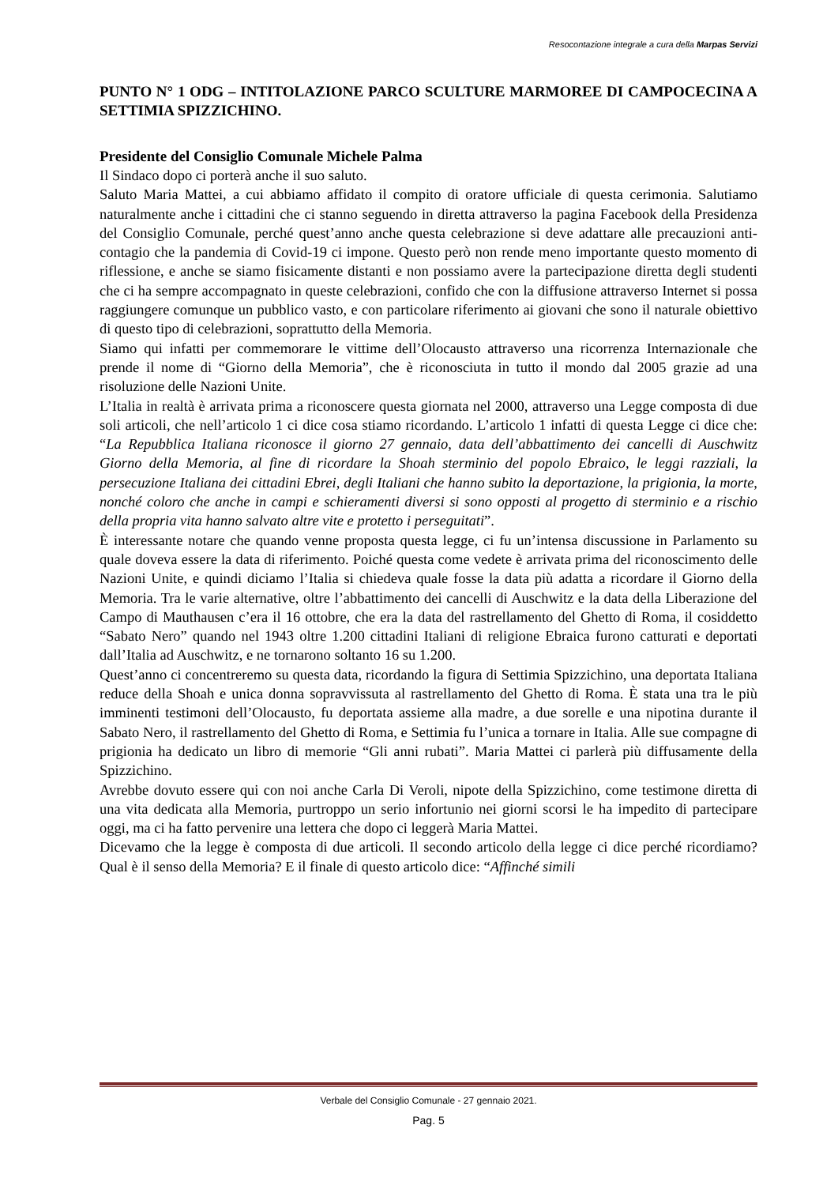Resocontazione integrale a cura della Marpas Servizi
PUNTO N° 1 ODG – INTITOLAZIONE PARCO SCULTURE MARMOREE DI CAMPOCECINA A SETTIMIA SPIZZICHINO.
Presidente del Consiglio Comunale Michele Palma
Il Sindaco dopo ci porterà anche il suo saluto.
Saluto Maria Mattei, a cui abbiamo affidato il compito di oratore ufficiale di questa cerimonia. Salutiamo naturalmente anche i cittadini che ci stanno seguendo in diretta attraverso la pagina Facebook della Presidenza del Consiglio Comunale, perché quest’anno anche questa celebrazione si deve adattare alle precauzioni anti-contagio che la pandemia di Covid-19 ci impone. Questo però non rende meno importante questo momento di riflessione, e anche se siamo fisicamente distanti e non possiamo avere la partecipazione diretta degli studenti che ci ha sempre accompagnato in queste celebrazioni, confido che con la diffusione attraverso Internet si possa raggiungere comunque un pubblico vasto, e con particolare riferimento ai giovani che sono il naturale obiettivo di questo tipo di celebrazioni, soprattutto della Memoria.
Siamo qui infatti per commemorare le vittime dell’Olocausto attraverso una ricorrenza Internazionale che prende il nome di “Giorno della Memoria”, che è riconosciuta in tutto il mondo dal 2005 grazie ad una risoluzione delle Nazioni Unite.
L’Italia in realtà è arrivata prima a riconoscere questa giornata nel 2000, attraverso una Legge composta di due soli articoli, che nell’articolo 1 ci dice cosa stiamo ricordando. L’articolo 1 infatti di questa Legge ci dice che: “La Repubblica Italiana riconosce il giorno 27 gennaio, data dell’abbattimento dei cancelli di Auschwitz Giorno della Memoria, al fine di ricordare la Shoah sterminio del popolo Ebraico, le leggi razziali, la persecuzione Italiana dei cittadini Ebrei, degli Italiani che hanno subito la deportazione, la prigionia, la morte, nonché coloro che anche in campi e schieramenti diversi si sono opposti al progetto di sterminio e a rischio della propria vita hanno salvato altre vite e protetto i perseguitati”.
È interessante notare che quando venne proposta questa legge, ci fu un’intensa discussione in Parlamento su quale doveva essere la data di riferimento. Poiché questa come vedete è arrivata prima del riconoscimento delle Nazioni Unite, e quindi diciamo l’Italia si chiedeva quale fosse la data più adatta a ricordare il Giorno della Memoria. Tra le varie alternative, oltre l’abbattimento dei cancelli di Auschwitz e la data della Liberazione del Campo di Mauthausen c’era il 16 ottobre, che era la data del rastrellamento del Ghetto di Roma, il cosiddetto “Sabato Nero” quando nel 1943 oltre 1.200 cittadini Italiani di religione Ebraica furono catturati e deportati dall’Italia ad Auschwitz, e ne tornarono soltanto 16 su 1.200.
Quest’anno ci concentreremo su questa data, ricordando la figura di Settimia Spizzichino, una deportata Italiana reduce della Shoah e unica donna sopravvissuta al rastrellamento del Ghetto di Roma. È stata una tra le più imminenti testimoni dell’Olocausto, fu deportata assieme alla madre, a due sorelle e una nipotina durante il Sabato Nero, il rastrellamento del Ghetto di Roma, e Settimia fu l’unica a tornare in Italia. Alle sue compagne di prigionia ha dedicato un libro di memorie “Gli anni rubati”. Maria Mattei ci parlerà più diffusamente della Spizzichino.
Avrebbe dovuto essere qui con noi anche Carla Di Veroli, nipote della Spizzichino, come testimone diretta di una vita dedicata alla Memoria, purtroppo un serio infortunio nei giorni scorsi le ha impedito di partecipare oggi, ma ci ha fatto pervenire una lettera che dopo ci leggerà Maria Mattei.
Dicevamo che la legge è composta di due articoli. Il secondo articolo della legge ci dice perché ricordiamo? Qual è il senso della Memoria? E il finale di questo articolo dice: “Affinché simili
Verbale del Consiglio Comunale - 27 gennaio 2021.
Pag. 5